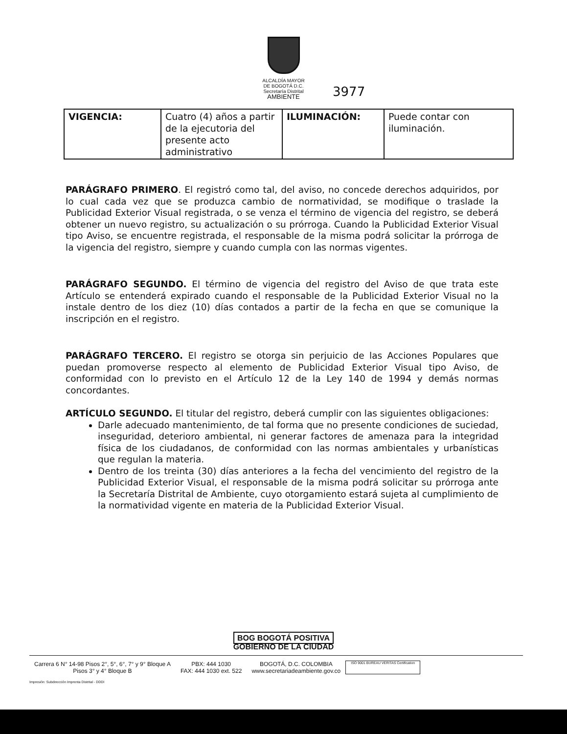ALCALDÍA MAYOR
DE BOGOTÁ D.C.
Secretaría Distrital
AMBIENTE
3977
| VIGENCIA: | Cuatro (4) años a partir de la ejecutoria del presente acto administrativo | ILUMINACIÓN: | Puede contar con iluminación. |
PARÁGRAFO PRIMERO. El registró como tal, del aviso, no concede derechos adquiridos, por lo cual cada vez que se produzca cambio de normatividad, se modifique o traslade la Publicidad Exterior Visual registrada, o se venza el término de vigencia del registro, se deberá obtener un nuevo registro, su actualización o su prórroga. Cuando la Publicidad Exterior Visual tipo Aviso, se encuentre registrada, el responsable de la misma podrá solicitar la prórroga de la vigencia del registro, siempre y cuando cumpla con las normas vigentes.
PARÁGRAFO SEGUNDO. El término de vigencia del registro del Aviso de que trata este Artículo se entenderá expirado cuando el responsable de la Publicidad Exterior Visual no la instale dentro de los diez (10) días contados a partir de la fecha en que se comunique la inscripción en el registro.
PARÁGRAFO TERCERO. El registro se otorga sin perjuicio de las Acciones Populares que puedan promoverse respecto al elemento de Publicidad Exterior Visual tipo Aviso, de conformidad con lo previsto en el Artículo 12 de la Ley 140 de 1994 y demás normas concordantes.
ARTÍCULO SEGUNDO. El titular del registro, deberá cumplir con las siguientes obligaciones:
Darle adecuado mantenimiento, de tal forma que no presente condiciones de suciedad, inseguridad, deterioro ambiental, ni generar factores de amenaza para la integridad física de los ciudadanos, de conformidad con las normas ambientales y urbanísticas que regulan la materia.
Dentro de los treinta (30) días anteriores a la fecha del vencimiento del registro de la Publicidad Exterior Visual, el responsable de la misma podrá solicitar su prórroga ante la Secretaría Distrital de Ambiente, cuyo otorgamiento estará sujeta al cumplimiento de la normatividad vigente en materia de la Publicidad Exterior Visual.
BOG BOGOTÁ POSITIVA
GOBIERNO DE LA CIUDAD
Carrera 6 N° 14-98 Pisos 2°, 5°, 6°, 7° y 9° Bloque A
Pisos 3° y 4° Bloque B
PBX: 444 1030
FAX: 444 1030 ext. 522
BOGOTÁ, D.C. COLOMBIA
www.secretariadeambiente.gov.co
ISO 9001 BUREAU VERITAS Certification
Impresión: Subdirección Imprenta Distrital - DDDI